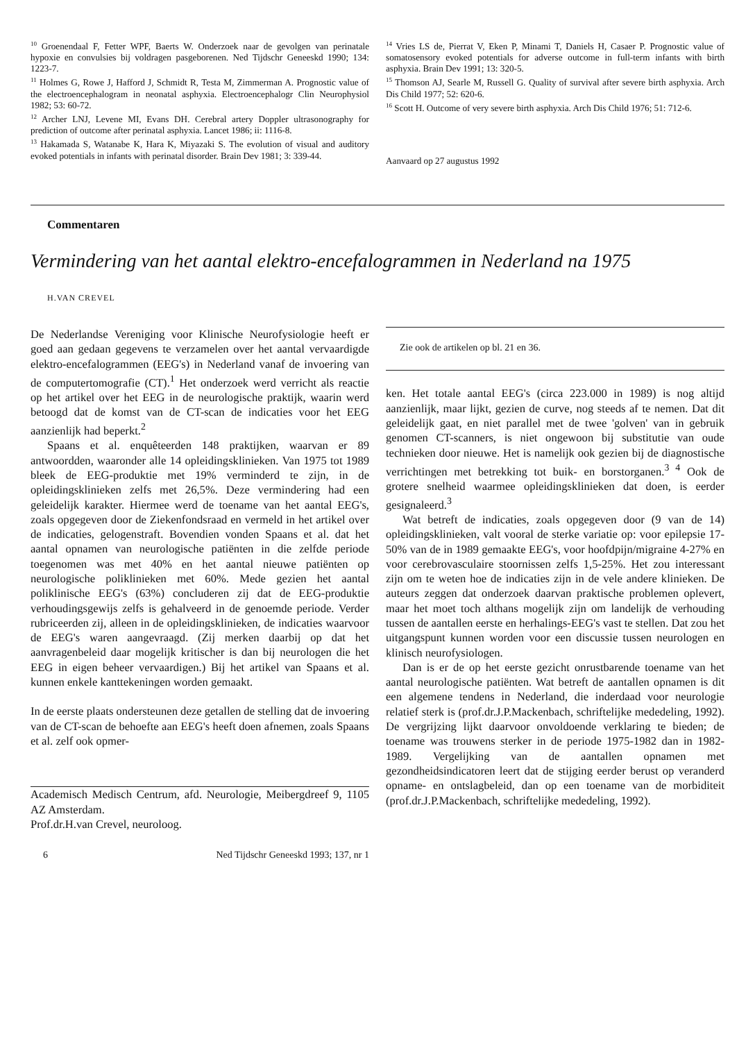<sup>10</sup> Groenendaal F, Fetter WPF, Baerts W. Onderzoek naar de gevolgen van perinatale hypoxie en convulsies bij voldragen pasgeborenen. Ned Tijdschr Geneeskd 1990; 134: 1223-7.
<sup>11</sup> Holmes G, Rowe J, Hafford J, Schmidt R, Testa M, Zimmerman A. Prognostic value of the electroencephalogram in neonatal asphyxia. Electroencephalogr Clin Neurophysiol 1982; 53: 60-72.
<sup>12</sup> Archer LNJ, Levene MI, Evans DH. Cerebral artery Doppler ultrasonography for prediction of outcome after perinatal asphyxia. Lancet 1986; ii: 1116-8.
<sup>13</sup> Hakamada S, Watanabe K, Hara K, Miyazaki S. The evolution of visual and auditory evoked potentials in infants with perinatal disorder. Brain Dev 1981; 3: 339-44.
<sup>14</sup> Vries LS de, Pierrat V, Eken P, Minami T, Daniels H, Casaer P. Prognostic value of somatosensory evoked potentials for adverse outcome in full-term infants with birth asphyxia. Brain Dev 1991; 13: 320-5.
<sup>15</sup> Thomson AJ, Searle M, Russell G. Quality of survival after severe birth asphyxia. Arch Dis Child 1977; 52: 620-6.
<sup>16</sup> Scott H. Outcome of very severe birth asphyxia. Arch Dis Child 1976; 51: 712-6.
Aanvaard op 27 augustus 1992
Commentaren
Vermindering van het aantal elektro-encefalogrammen in Nederland na 1975
H.VAN CREVEL
De Nederlandse Vereniging voor Klinische Neurofysiologie heeft er goed aan gedaan gegevens te verzamelen over het aantal vervaardigde elektro-encefalogrammen (EEG's) in Nederland vanaf de invoering van de computertomografie (CT).<sup>1</sup> Het onderzoek werd verricht als reactie op het artikel over het EEG in de neurologische praktijk, waarin werd betoogd dat de komst van de CT-scan de indicaties voor het EEG aanzienlijk had beperkt.<sup>2</sup>
Spaans et al. enquêteerden 148 praktijken, waarvan er 89 antwoordden, waaronder alle 14 opleidingsklinieken. Van 1975 tot 1989 bleek de EEG-produktie met 19% verminderd te zijn, in de opleidingsklinieken zelfs met 26,5%. Deze vermindering had een geleidelijk karakter. Hiermee werd de toename van het aantal EEG's, zoals opgegeven door de Ziekenfondsraad en vermeld in het artikel over de indicaties, gelogenstraft. Bovendien vonden Spaans et al. dat het aantal opnamen van neurologische patiënten in die zelfde periode toegenomen was met 40% en het aantal nieuwe patiënten op neurologische poliklinieken met 60%. Mede gezien het aantal poliklinische EEG's (63%) concluderen zij dat de EEG-produktie verhoudingsgewijs zelfs is gehalveerd in de genoemde periode. Verder rubriceerden zij, alleen in de opleidingsklinieken, de indicaties waarvoor de EEG's waren aangevraagd. (Zij merken daarbij op dat het aanvragenbeleid daar mogelijk kritischer is dan bij neurologen die het EEG in eigen beheer vervaardigen.) Bij het artikel van Spaans et al. kunnen enkele kanttekeningen worden gemaakt.
In de eerste plaats ondersteunen deze getallen de stelling dat de invoering van de CT-scan de behoefte aan EEG's heeft doen afnemen, zoals Spaans et al. zelf ook opmer-
Academisch Medisch Centrum, afd. Neurologie, Meibergdreef 9, 1105 AZ Amsterdam.
Prof.dr.H.van Crevel, neuroloog.
6 Ned Tijdschr Geneeskd 1993; 137, nr 1
Zie ook de artikelen op bl. 21 en 36.
ken. Het totale aantal EEG's (circa 223.000 in 1989) is nog altijd aanzienlijk, maar lijkt, gezien de curve, nog steeds af te nemen. Dat dit geleidelijk gaat, en niet parallel met de twee 'golven' van in gebruik genomen CT-scanners, is niet ongewoon bij substitutie van oude technieken door nieuwe. Het is namelijk ook gezien bij de diagnostische verrichtingen met betrekking tot buik- en borstorganen.<sup>3 4</sup> Ook de grotere snelheid waarmee opleidingsklinieken dat doen, is eerder gesignaleerd.<sup>3</sup>
Wat betreft de indicaties, zoals opgegeven door (9 van de 14) opleidingsklinieken, valt vooral de sterke variatie op: voor epilepsie 17-50% van de in 1989 gemaakte EEG's, voor hoofdpijn/migraine 4-27% en voor cerebrovasculaire stoornissen zelfs 1,5-25%. Het zou interessant zijn om te weten hoe de indicaties zijn in de vele andere klinieken. De auteurs zeggen dat onderzoek daarvan praktische problemen oplevert, maar het moet toch althans mogelijk zijn om landelijk de verhouding tussen de aantallen eerste en herhalings-EEG's vast te stellen. Dat zou het uitgangspunt kunnen worden voor een discussie tussen neurologen en klinisch neurofysiologen.
Dan is er de op het eerste gezicht onrustbarende toename van het aantal neurologische patiënten. Wat betreft de aantallen opnamen is dit een algemene tendens in Nederland, die inderdaad voor neurologie relatief sterk is (prof.dr.J.P.Mackenbach, schriftelijke mededeling, 1992). De vergrijzing lijkt daarvoor onvoldoende verklaring te bieden; de toename was trouwens sterker in de periode 1975-1982 dan in 1982-1989. Vergelijking van de aantallen opnamen met gezondheidsindicatoren leert dat de stijging eerder berust op veranderd opname- en ontslagbeleid, dan op een toename van de morbiditeit (prof.dr.J.P.Mackenbach, schriftelijke mededeling, 1992).